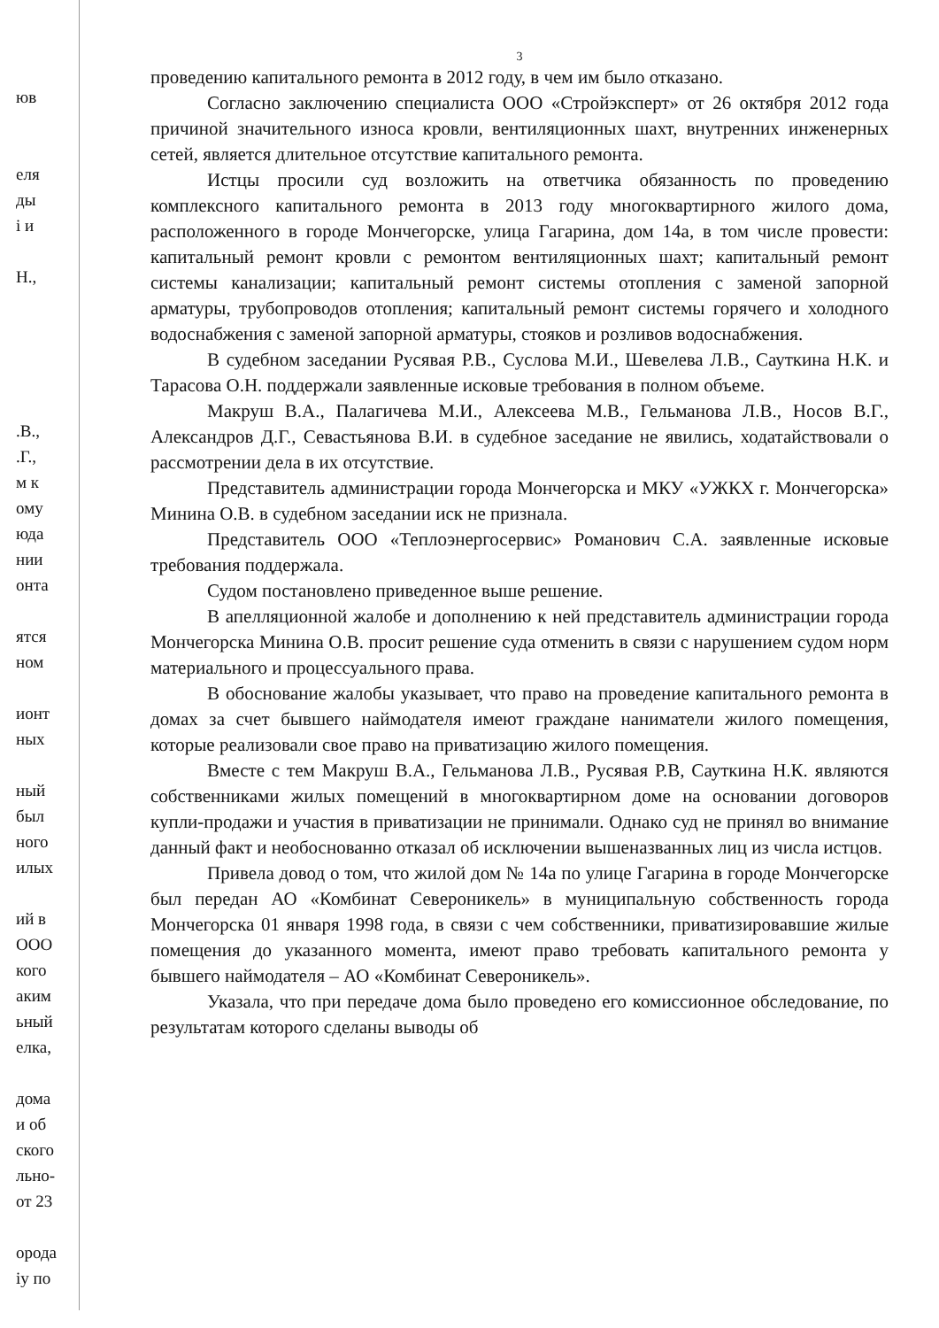юв
еля
ды
і и
Н.,
.В.,
.Г.,
м к
ому
юда
нии
онта
ятся
ном
ионт
ных
ный
был
ного
илых
ий в
ООО
кого
аким
ьный
елка,
дома
и об
ского
льно-
от 23
орода
іу по
3
проведению капитального ремонта в 2012 году, в чем им было отказано.
Согласно заключению специалиста ООО «Стройэксперт» от 26 октября 2012 года причиной значительного износа кровли, вентиляционных шахт, внутренних инженерных сетей, является длительное отсутствие капитального ремонта.
Истцы просили суд возложить на ответчика обязанность по проведению комплексного капитального ремонта в 2013 году многоквартирного жилого дома, расположенного в городе Мончегорске, улица Гагарина, дом 14а, в том числе провести: капитальный ремонт кровли с ремонтом вентиляционных шахт; капитальный ремонт системы канализации; капитальный ремонт системы отопления с заменой запорной арматуры, трубопроводов отопления; капитальный ремонт системы горячего и холодного водоснабжения с заменой запорной арматуры, стояков и розливов водоснабжения.
В судебном заседании Русявая Р.В., Суслова М.И., Шевелева Л.В., Сауткина Н.К. и Тарасова О.Н. поддержали заявленные исковые требования в полном объеме.
Макруш В.А., Палагичева М.И., Алексеева М.В., Гельманова Л.В., Носов В.Г., Александров Д.Г., Севастьянова В.И. в судебное заседание не явились, ходатайствовали о рассмотрении дела в их отсутствие.
Представитель администрации города Мончегорска и МКУ «УЖКХ г. Мончегорска» Минина О.В. в судебном заседании иск не признала.
Представитель ООО «Теплоэнергосервис» Романович С.А. заявленные исковые требования поддержала.
Судом постановлено приведенное выше решение.
В апелляционной жалобе и дополнению к ней представитель администрации города Мончегорска Минина О.В. просит решение суда отменить в связи с нарушением судом норм материального и процессуального права.
В обоснование жалобы указывает, что право на проведение капитального ремонта в домах за счет бывшего наймодателя имеют граждане наниматели жилого помещения, которые реализовали свое право на приватизацию жилого помещения.
Вместе с тем Макруш В.А., Гельманова Л.В., Русявая Р.В, Сауткина Н.К. являются собственниками жилых помещений в многоквартирном доме на основании договоров купли-продажи и участия в приватизации не принимали. Однако суд не принял во внимание данный факт и необоснованно отказал об исключении вышеназванных лиц из числа истцов.
Привела довод о том, что жилой дом № 14а по улице Гагарина в городе Мончегорске был передан АО «Комбинат Североникель» в муниципальную собственность города Мончегорска 01 января 1998 года, в связи с чем собственники, приватизировавшие жилые помещения до указанного момента, имеют право требовать капитального ремонта у бывшего наймодателя – АО «Комбинат Североникель».
Указала, что при передаче дома было проведено его комиссионное обследование, по результатам которого сделаны выводы об